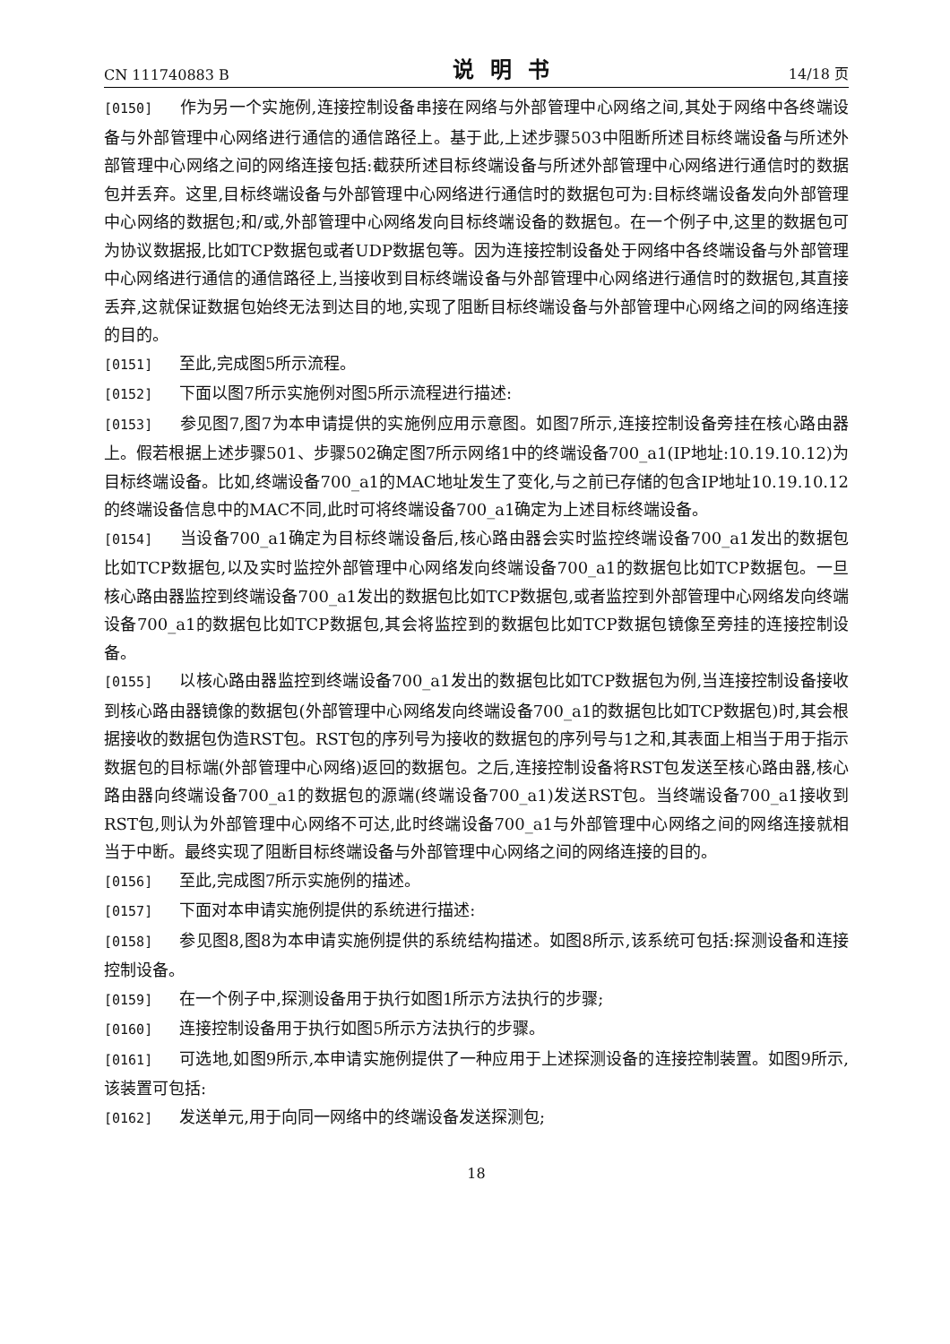CN 111740883 B 说明书 14/18 页
[0150] 作为另一个实施例,连接控制设备串接在网络与外部管理中心网络之间,其处于网络中各终端设备与外部管理中心网络进行通信的通信路径上。基于此,上述步骤503中阻断所述目标终端设备与所述外部管理中心网络之间的网络连接包括:截获所述目标终端设备与所述外部管理中心网络进行通信时的数据包并丢弃。这里,目标终端设备与外部管理中心网络进行通信时的数据包可为:目标终端设备发向外部管理中心网络的数据包;和/或,外部管理中心网络发向目标终端设备的数据包。在一个例子中,这里的数据包可为协议数据报,比如TCP数据包或者UDP数据包等。因为连接控制设备处于网络中各终端设备与外部管理中心网络进行通信的通信路径上,当接收到目标终端设备与外部管理中心网络进行通信时的数据包,其直接丢弃,这就保证数据包始终无法到达目的地,实现了阻断目标终端设备与外部管理中心网络之间的网络连接的目的。
[0151] 至此,完成图5所示流程。
[0152] 下面以图7所示实施例对图5所示流程进行描述:
[0153] 参见图7,图7为本申请提供的实施例应用示意图。如图7所示,连接控制设备旁挂在核心路由器上。假若根据上述步骤501、步骤502确定图7所示网络1中的终端设备700_a1(IP地址:10.19.10.12)为目标终端设备。比如,终端设备700_a1的MAC地址发生了变化,与之前已存储的包含IP地址10.19.10.12的终端设备信息中的MAC不同,此时可将终端设备700_a1确定为上述目标终端设备。
[0154] 当设备700_a1确定为目标终端设备后,核心路由器会实时监控终端设备700_a1发出的数据包比如TCP数据包,以及实时监控外部管理中心网络发向终端设备700_a1的数据包比如TCP数据包。一旦核心路由器监控到终端设备700_a1发出的数据包比如TCP数据包,或者监控到外部管理中心网络发向终端设备700_a1的数据包比如TCP数据包,其会将监控到的数据包比如TCP数据包镜像至旁挂的连接控制设备。
[0155] 以核心路由器监控到终端设备700_a1发出的数据包比如TCP数据包为例,当连接控制设备接收到核心路由器镜像的数据包(外部管理中心网络发向终端设备700_a1的数据包比如TCP数据包)时,其会根据接收的数据包伪造RST包。RST包的序列号为接收的数据包的序列号与1之和,其表面上相当于用于指示数据包的目标端(外部管理中心网络)返回的数据包。之后,连接控制设备将RST包发送至核心路由器,核心路由器向终端设备700_a1的数据包的源端(终端设备700_a1)发送RST包。当终端设备700_a1接收到RST包,则认为外部管理中心网络不可达,此时终端设备700_a1与外部管理中心网络之间的网络连接就相当于中断。最终实现了阻断目标终端设备与外部管理中心网络之间的网络连接的目的。
[0156] 至此,完成图7所示实施例的描述。
[0157] 下面对本申请实施例提供的系统进行描述:
[0158] 参见图8,图8为本申请实施例提供的系统结构描述。如图8所示,该系统可包括:探测设备和连接控制设备。
[0159] 在一个例子中,探测设备用于执行如图1所示方法执行的步骤;
[0160] 连接控制设备用于执行如图5所示方法执行的步骤。
[0161] 可选地,如图9所示,本申请实施例提供了一种应用于上述探测设备的连接控制装置。如图9所示,该装置可包括:
[0162] 发送单元,用于向同一网络中的终端设备发送探测包;
18